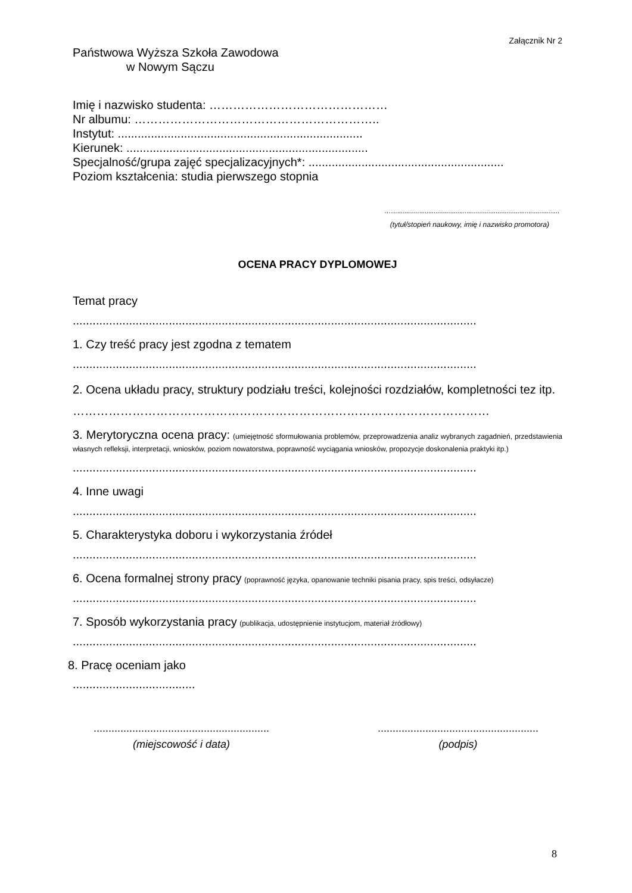Załącznik Nr 2
Państwowa Wyższa Szkoła Zawodowa
w Nowym Sączu
Imię i nazwisko studenta: ………………………………………
Nr albumu: ……………………………………………………..
Instytut: ..........................................................................
Kierunek: .........................................................................
Specjalność/grupa zajęć specjalizacyjnych*: ...........................................................
Poziom kształcenia: studia pierwszego stopnia
…….........................................................................................
(tytuł/stopień naukowy, imię i nazwisko promotora)
OCENA PRACY DYPLOMOWEJ
Temat pracy
..........................................................................................................................
1. Czy treść pracy jest zgodna z tematem
..........................................................................................................................
2. Ocena układu pracy, struktury podziału treści, kolejności rozdziałów, kompletności tez itp.
……………………………………………………………………………………………
3. Merytoryczna ocena pracy: (umiejętność sformułowania problemów, przeprowadzenia analiz wybranych zagadnień, przedstawienia własnych refleksji, interpretacji, wniosków, poziom nowatorstwa, poprawność wyciągania wniosków, propozycje doskonalenia praktyki itp.)
..........................................................................................................................
4. Inne uwagi
..........................................................................................................................
5. Charakterystyka doboru i wykorzystania źródeł
..........................................................................................................................
6. Ocena formalnej strony pracy (poprawność języka, opanowanie techniki pisania pracy, spis treści, odsyłacze)
..........................................................................................................................
7. Sposób wykorzystania pracy (publikacja, udostępnienie instytucjom, materiał źródłowy)
..........................................................................................................................
8. Pracę oceniam jako
.....................................
...........................................................
(miejscowość i data)
......................................................
(podpis)
8